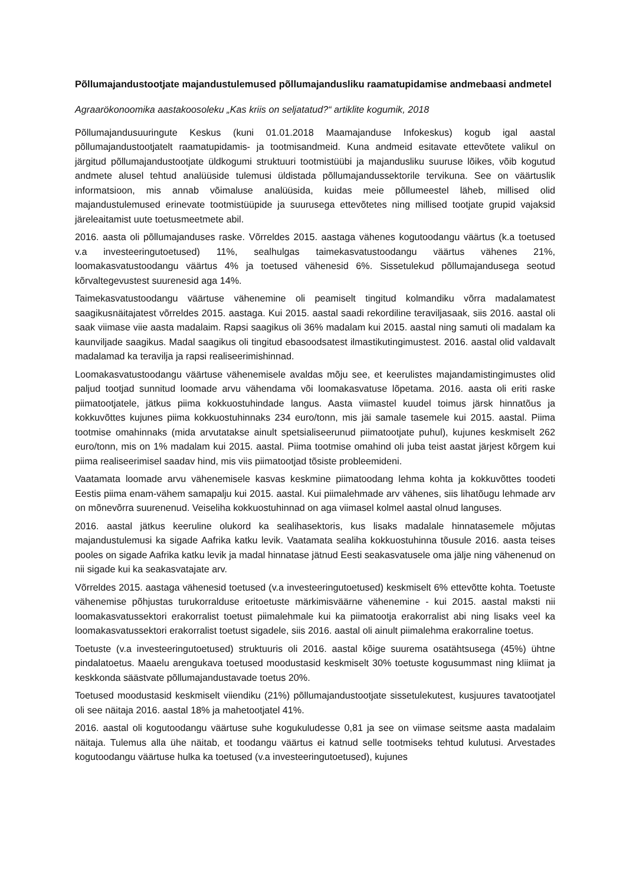Põllumajandustootjate majandustulemused põllumajandusliku raamatupidamise andmebaasi andmetel
Agraarökonoomika aastakoosoleku „Kas kriis on seljatatud?“ artiklite kogumik, 2018
Põllumajandusuuringute Keskus (kuni 01.01.2018 Maamajanduse Infokeskus) kogub igal aastal põllumajandustootjatelt raamatupidamis- ja tootmisandmeid. Kuna andmeid esitavate ettevõtete valikul on järgitud põllumajandustootjate üldkogumi struktuuri tootmistüübi ja majandusliku suuruse lõikes, võib kogutud andmete alusel tehtud analüüside tulemusi üldistada põllumajandussektorile tervikuna. See on väärtuslik informatsioon, mis annab võimaluse analüüsida, kuidas meie põllumeestel läheb, millised olid majandustulemused erinevate tootmistüüpide ja suurusega ettevõtetes ning millised tootjate grupid vajaksid järeleaitamist uute toetusmeetmete abil.
2016. aasta oli põllumajanduses raske. Võrreldes 2015. aastaga vähenes kogutoodangu väärtus (k.a toetused v.a investeeringutoetused) 11%, sealhulgas taimekasvatustoodangu väärtus vähenes 21%, loomakasvatustoodangu väärtus 4% ja toetused vähenesid 6%. Sissetulekud põllumajandusega seotud kõrvaltegevustest suurenesid aga 14%.
Taimekasvatustoodangu väärtuse vähenemine oli peamiselt tingitud kolmandiku võrra madalamatest saagikusnäitajatest võrreldes 2015. aastaga. Kui 2015. aastal saadi rekordiline teraviljasaak, siis 2016. aastal oli saak viimase viie aasta madalaim. Rapsi saagikus oli 36% madalam kui 2015. aastal ning samuti oli madalam ka kaunviljade saagikus. Madal saagikus oli tingitud ebasoodsatest ilmastikutingimustest. 2016. aastal olid valdavalt madalamad ka teravilja ja rapsi realiseerimishinnad.
Loomakasvatustoodangu väärtuse vähenemisele avaldas mõju see, et keerulistes majandamistingimustes olid paljud tootjad sunnitud loomade arvu vähendama või loomakasvatuse lõpetama. 2016. aasta oli eriti raske piimatootjatele, jätkus piima kokkuostuhindade langus. Aasta viimastel kuudel toimus järsk hinnatõus ja kokkuvõttes kujunes piima kokkuostuhinnaks 234 euro/tonn, mis jäi samale tasemele kui 2015. aastal. Piima tootmise omahinnaks (mida arvutatakse ainult spetsialiseerunud piimatootjate puhul), kujunes keskmiselt 262 euro/tonn, mis on 1% madalam kui 2015. aastal. Piima tootmise omahind oli juba teist aastat järjest kõrgem kui piima realiseerimisel saadav hind, mis viis piimatootjad tõsiste probleemideni.
Vaatamata loomade arvu vähenemisele kasvas keskmine piimatoodang lehma kohta ja kokkuvõttes toodeti Eestis piima enam-vähem samapalju kui 2015. aastal. Kui piimalehmade arv vähenes, siis lihatõugu lehmade arv on mõnevõrra suurenenud. Veiseliha kokkuostuhinnad on aga viimasel kolmel aastal olnud languses.
2016. aastal jätkus keeruline olukord ka sealihasektoris, kus lisaks madalale hinnatasemele mõjutas majandustulemusi ka sigade Aafrika katku levik. Vaatamata sealiha kokkuostuhinna tõusule 2016. aasta teises pooles on sigade Aafrika katku levik ja madal hinnatase jätnud Eesti seakasvatusele oma jälje ning vähenenud on nii sigade kui ka seakasvatajate arv.
Võrreldes 2015. aastaga vähenesid toetused (v.a investeeringutoetused) keskmiselt 6% ettevõtte kohta. Toetuste vähenemise põhjustas turukorralduse eritoetuste märkimisväärne vähenemine - kui 2015. aastal maksti nii loomakasvatussektori erakorralist toetust piimalehmale kui ka piimatootja erakorralist abi ning lisaks veel ka loomakasvatussektori erakorralist toetust sigadele, siis 2016. aastal oli ainult piimalehma erakorraline toetus.
Toetuste (v.a investeeringutoetused) struktuuris oli 2016. aastal kõige suurema osatähtsusega (45%) ühtne pindalatoetus. Maaelu arengukava toetused moodustasid keskmiselt 30% toetuste kogusummast ning kliimat ja keskkonda säästvate põllumajandustavade toetus 20%.
Toetused moodustasid keskmiselt viiendiku (21%) põllumajandustootjate sissetulekutest, kusjuures tavatootjatel oli see näitaja 2016. aastal 18% ja mahetootjatel 41%.
2016. aastal oli kogutoodangu väärtuse suhe kogukuludesse 0,81 ja see on viimase seitsme aasta madalaim näitaja. Tulemus alla ühe näitab, et toodangu väärtus ei katnud selle tootmiseks tehtud kulutusi. Arvestades kogutoodangu väärtuse hulka ka toetused (v.a investeeringutoetused), kujunes